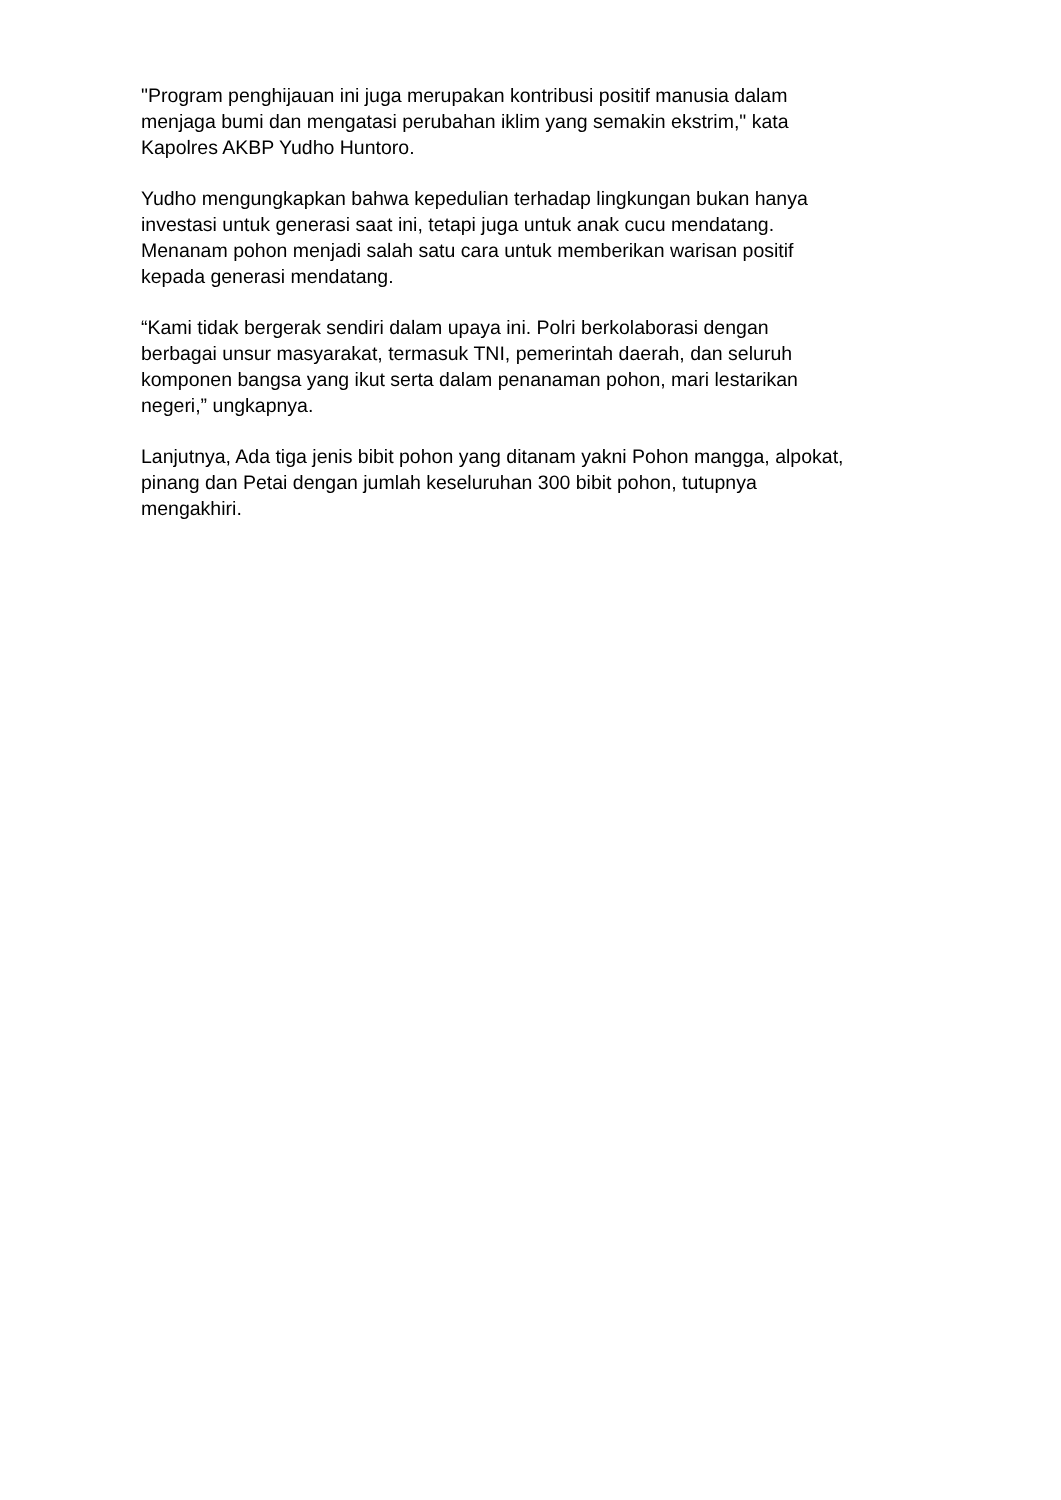"Program penghijauan ini juga merupakan kontribusi positif manusia dalam
menjaga bumi dan mengatasi perubahan iklim yang semakin ekstrim," kata
Kapolres AKBP Yudho Huntoro.
Yudho mengungkapkan bahwa kepedulian terhadap lingkungan bukan hanya
investasi untuk generasi saat ini, tetapi juga untuk anak cucu mendatang.
Menanam pohon menjadi salah satu cara untuk memberikan warisan positif
kepada generasi mendatang.
“Kami tidak bergerak sendiri dalam upaya ini. Polri berkolaborasi dengan
berbagai unsur masyarakat, termasuk TNI, pemerintah daerah, dan seluruh
komponen bangsa yang ikut serta dalam penanaman pohon, mari lestarikan
negeri,” ungkapnya.
Lanjutnya, Ada tiga jenis bibit pohon yang ditanam yakni Pohon mangga, alpokat,
pinang dan Petai dengan jumlah keseluruhan 300 bibit pohon, tutupnya
mengakhiri.